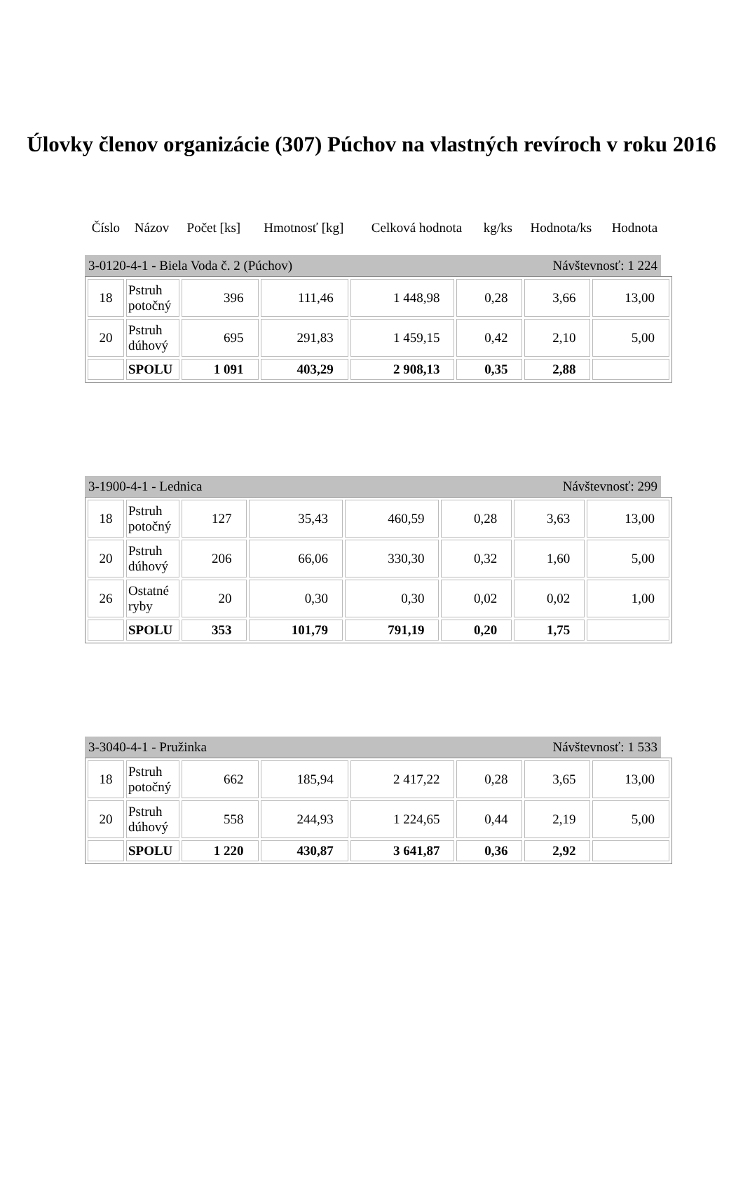Úlovky členov organizácie (307) Púchov na vlastných revíroch v roku 2016
| Číslo | Názov | Počet [ks] | Hmotnosť [kg] | Celková hodnota | kg/ks | Hodnota/ks | Hodnota |
| --- | --- | --- | --- | --- | --- | --- | --- |
3-0120-4-1 - Biela Voda č. 2 (Púchov) Návštevnosť: 1 224
| 18 | Pstruh potočný | 396 | 111,46 | 1 448,98 | 0,28 | 3,66 | 13,00 |
| 20 | Pstruh dúhový | 695 | 291,83 | 1 459,15 | 0,42 | 2,10 | 5,00 |
| | SPOLU | 1 091 | 403,29 | 2 908,13 | 0,35 | 2,88 | |
3-1900-4-1 - Lednica Návštevnosť: 299
| 18 | Pstruh potočný | 127 | 35,43 | 460,59 | 0,28 | 3,63 | 13,00 |
| 20 | Pstruh dúhový | 206 | 66,06 | 330,30 | 0,32 | 1,60 | 5,00 |
| 26 | Ostatné ryby | 20 | 0,30 | 0,30 | 0,02 | 0,02 | 1,00 |
| | SPOLU | 353 | 101,79 | 791,19 | 0,20 | 1,75 | |
3-3040-4-1 - Pružinka Návštevnosť: 1 533
| 18 | Pstruh potočný | 662 | 185,94 | 2 417,22 | 0,28 | 3,65 | 13,00 |
| 20 | Pstruh dúhový | 558 | 244,93 | 1 224,65 | 0,44 | 2,19 | 5,00 |
| | SPOLU | 1 220 | 430,87 | 3 641,87 | 0,36 | 2,92 | |